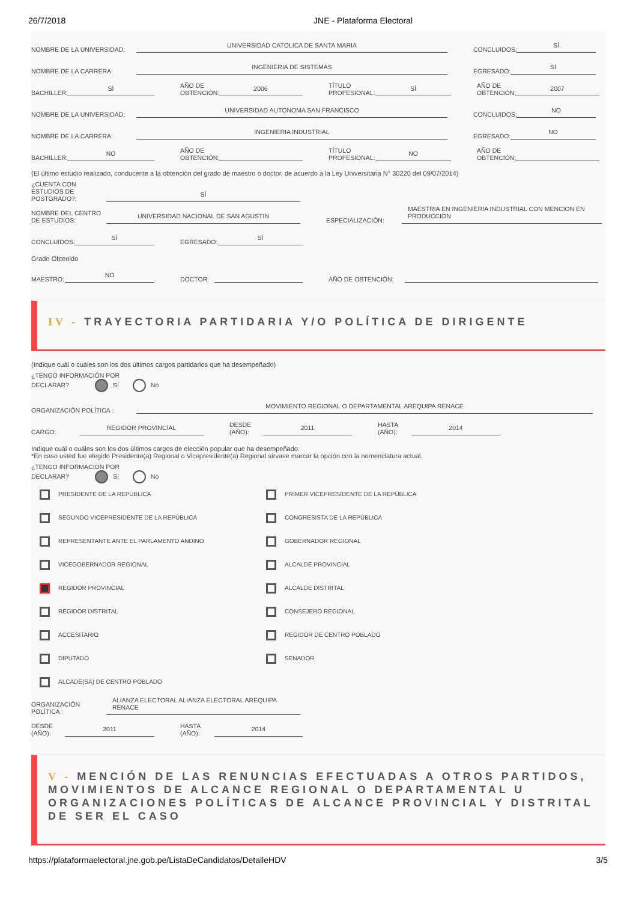26/7/2018 JNE - Plataforma Electoral
NOMBRE DE LA UNIVERSIDAD: UNIVERSIDAD CATOLICA DE SANTA MARIA CONCLUIDOS: SÍ
NOMBRE DE LA CARRERA: INGENIERIA DE SISTEMAS EGRESADO: SÍ
BACHILLER: SÍ AÑO DE
OBTENCIÓN: 2006 TÍTULO
PROFESIONAL: SÍ AÑO DE
OBTENCIÓN: 2007
NOMBRE DE LA UNIVERSIDAD: UNIVERSIDAD AUTONOMA SAN FRANCISCO CONCLUIDOS: NO
NOMBRE DE LA CARRERA: INGENIERIA INDUSTRIAL EGRESADO: NO
BACHILLER: NO AÑO DE
OBTENCIÓN: TÍTULO
PROFESIONAL: NO AÑO DE
OBTENCIÓN:
(El último estudio realizado, conducente a la obtención del grado de maestro o doctor, de acuerdo a la Ley Universitaria N° 30220 del 09/07/2014)
¿CUENTA CON ESTUDIOS DE POSTGRADO?: SÍ
NOMBRE DEL CENTRO DE ESTUDIOS: UNIVERSIDAD NACIONAL DE SAN AGUSTIN ESPECIALIZACIÓN: MAESTRIA EN INGENIERIA INDUSTRIAL CON MENCION EN PRODUCCION
CONCLUIDOS: SÍ EGRESADO: SÍ
Grado Obtenido
MAESTRO: NO DOCTOR: AÑO DE OBTENCIÓN:
IV - TRAYECTORIA PARTIDARIA Y/O POLÍTICA DE DIRIGENTE
(Indique cuál o cuáles son los dos últimos cargos partidarios que ha desempeñado)
¿TENGO INFORMACIÓN POR
DECLARAR? Sí No
ORGANIZACIÓN POLÍTICA : MOVIMIENTO REGIONAL O DEPARTAMENTAL AREQUIPA RENACE
CARGO: REGIDOR PROVINCIAL DESDE
(AÑO): 2011 HASTA
(AÑO): 2014
Indique cuál o cuáles son los dos últimos cargos de elección popular que ha desempeñado:
*En caso usted fue elegido Presidente(a) Regional o Vicepresidente(a) Regional sírvase marcar la opción con la nomenclatura actual.
¿TENGO INFORMACIÓN POR
DECLARAR? Sí No
PRESIDENTE DE LA REPÚBLICA
PRIMER VICEPRESIDENTE DE LA REPÚBLICA
SEGUNDO VICEPRESIDENTE DE LA REPÚBLICA
CONGRESISTA DE LA REPÚBLICA
REPRESENTANTE ANTE EL PARLAMENTO ANDINO
GOBERNADOR REGIONAL
VICEGOBERNADOR REGIONAL
ALCALDE PROVINCIAL
REGIDOR PROVINCIAL
ALCALDE DISTRITAL
REGIDOR DISTRITAL
CONSEJERO REGIONAL
ACCESITARIO
REGIDOR DE CENTRO POBLADO
DIPUTADO
SENADOR
ALCADE(SA) DE CENTRO POBLADO
ORGANIZACIÓN POLÍTICA : ALIANZA ELECTORAL ALIANZA ELECTORAL AREQUIPA RENACE
DESDE
(AÑO): 2011 HASTA
(AÑO): 2014
V - MENCIÓN DE LAS RENUNCIAS EFECTUADAS A OTROS PARTIDOS, MOVIMIENTOS DE ALCANCE REGIONAL O DEPARTAMENTAL U ORGANIZACIONES POLÍTICAS DE ALCANCE PROVINCIAL Y DISTRITAL DE SER EL CASO
https://plataformaelectoral.jne.gob.pe/ListaDeCandidatos/DetalleHDV 3/5